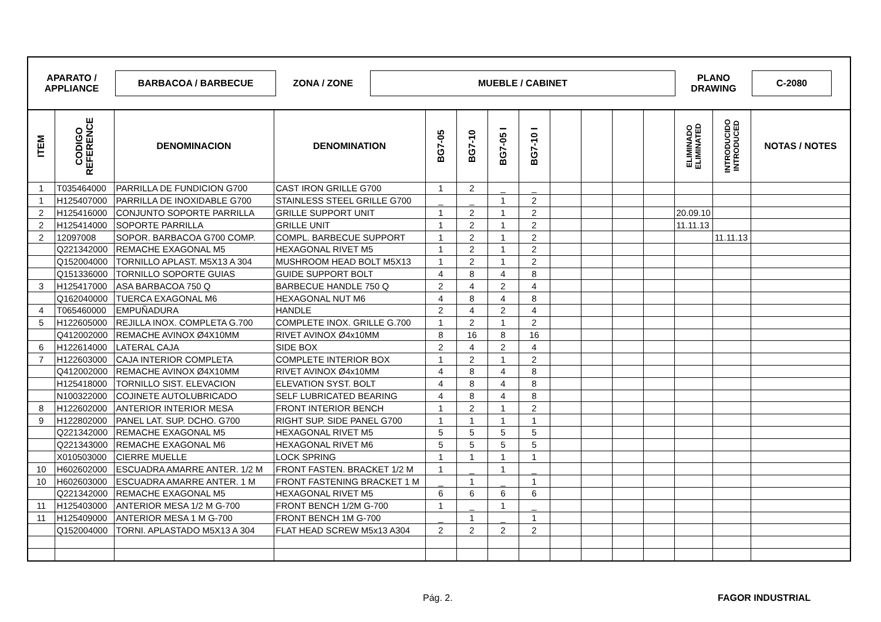APARATO /
APPLIANCE
BARBACOA / BARBECUE
ZONA / ZONE
MUEBLE / CABINET
PLANO
DRAWING
C-2080
| ITEM | CODIGO REFERENCE | DENOMINACION | DENOMINATION | BG7-05 | BG7-10 | BG7-05 I | BG7-10 I | | | | | ELIMINADO ELIMINATED | INTRODUCIDO INTRODUCED | NOTAS / NOTES |
| --- | --- | --- | --- | --- | --- | --- | --- | --- | --- | --- | --- | --- | --- | --- |
| 1 | T035464000 | PARRILLA DE FUNDICION G700 | CAST IRON GRILLE G700 | 1 | 2 | _ | _ | | | | | | | |
| 1 | H125407000 | PARRILLA DE INOXIDABLE G700 | STAINLESS STEEL GRILLE G700 | _ | _ | 1 | 2 | | | | | | | |
| 2 | H125416000 | CONJUNTO SOPORTE PARRILLA | GRILLE SUPPORT UNIT | 1 | 2 | 1 | 2 | | | | | 20.09.10 | | |
| 2 | H125414000 | SOPORTE PARRILLA | GRILLE UNIT | 1 | 2 | 1 | 2 | | | | | 11.11.13 | | |
| 2 | 12097008 | SOPOR. BARBACOA G700 COMP. | COMPL. BARBECUE SUPPORT | 1 | 2 | 1 | 2 | | | | | | 11.11.13 | |
| | Q221342000 | REMACHE EXAGONAL M5 | HEXAGONAL RIVET M5 | 1 | 2 | 1 | 2 | | | | | | | |
| | Q152004000 | TORNILLO APLAST. M5X13 A 304 | MUSHROOM HEAD BOLT M5X13 | 1 | 2 | 1 | 2 | | | | | | | |
| | Q151336000 | TORNILLO SOPORTE GUIAS | GUIDE SUPPORT BOLT | 4 | 8 | 4 | 8 | | | | | | | |
| 3 | H125417000 | ASA BARBACOA 750 Q | BARBECUE HANDLE 750 Q | 2 | 4 | 2 | 4 | | | | | | | |
| | Q162040000 | TUERCA EXAGONAL M6 | HEXAGONAL NUT M6 | 4 | 8 | 4 | 8 | | | | | | | |
| 4 | T065460000 | EMPUÑADURA | HANDLE | 2 | 4 | 2 | 4 | | | | | | | |
| 5 | H122605000 | REJILLA INOX. COMPLETA G.700 | COMPLETE INOX. GRILLE G.700 | 1 | 2 | 1 | 2 | | | | | | | |
| | Q412002000 | REMACHE AVINOX Ø4X10MM | RIVET AVINOX Ø4x10MM | 8 | 16 | 8 | 16 | | | | | | | |
| 6 | H122614000 | LATERAL CAJA | SIDE BOX | 2 | 4 | 2 | 4 | | | | | | | |
| 7 | H122603000 | CAJA INTERIOR COMPLETA | COMPLETE INTERIOR BOX | 1 | 2 | 1 | 2 | | | | | | | |
| | Q412002000 | REMACHE AVINOX Ø4X10MM | RIVET AVINOX Ø4x10MM | 4 | 8 | 4 | 8 | | | | | | | |
| | H125418000 | TORNILLO SIST. ELEVACION | ELEVATION SYST. BOLT | 4 | 8 | 4 | 8 | | | | | | | |
| | N100322000 | COJINETE AUTOLUBRICADO | SELF LUBRICATED BEARING | 4 | 8 | 4 | 8 | | | | | | | |
| 8 | H122602000 | ANTERIOR INTERIOR MESA | FRONT INTERIOR BENCH | 1 | 2 | 1 | 2 | | | | | | | |
| 9 | H122802000 | PANEL LAT. SUP. DCHO. G700 | RIGHT SUP. SIDE PANEL G700 | 1 | 1 | 1 | 1 | | | | | | | |
| | Q221342000 | REMACHE EXAGONAL M5 | HEXAGONAL RIVET M5 | 5 | 5 | 5 | 5 | | | | | | | |
| | Q221343000 | REMACHE EXAGONAL M6 | HEXAGONAL RIVET M6 | 5 | 5 | 5 | 5 | | | | | | | |
| | X010503000 | CIERRE MUELLE | LOCK SPRING | 1 | 1 | 1 | 1 | | | | | | | |
| 10 | H602602000 | ESCUADRA AMARRE ANTER. 1/2 M | FRONT FASTEN. BRACKET 1/2 M | 1 | _ | 1 | _ | | | | | | | |
| 10 | H602603000 | ESCUADRA AMARRE ANTER. 1 M | FRONT FASTENING BRACKET 1 M | _ | 1 | _ | 1 | | | | | | | |
| | Q221342000 | REMACHE EXAGONAL M5 | HEXAGONAL RIVET M5 | 6 | 6 | 6 | 6 | | | | | | | |
| 11 | H125403000 | ANTERIOR MESA 1/2 M G-700 | FRONT BENCH 1/2M G-700 | 1 | _ | 1 | _ | | | | | | | |
| 11 | H125409000 | ANTERIOR MESA 1 M G-700 | FRONT BENCH 1M G-700 | _ | 1 | _ | 1 | | | | | | | |
| | Q152004000 | TORNI. APLASTADO M5X13 A 304 | FLAT HEAD SCREW M5x13 A304 | 2 | 2 | 2 | 2 | | | | | | | |
Pág. 2. FAGOR INDUSTRIAL